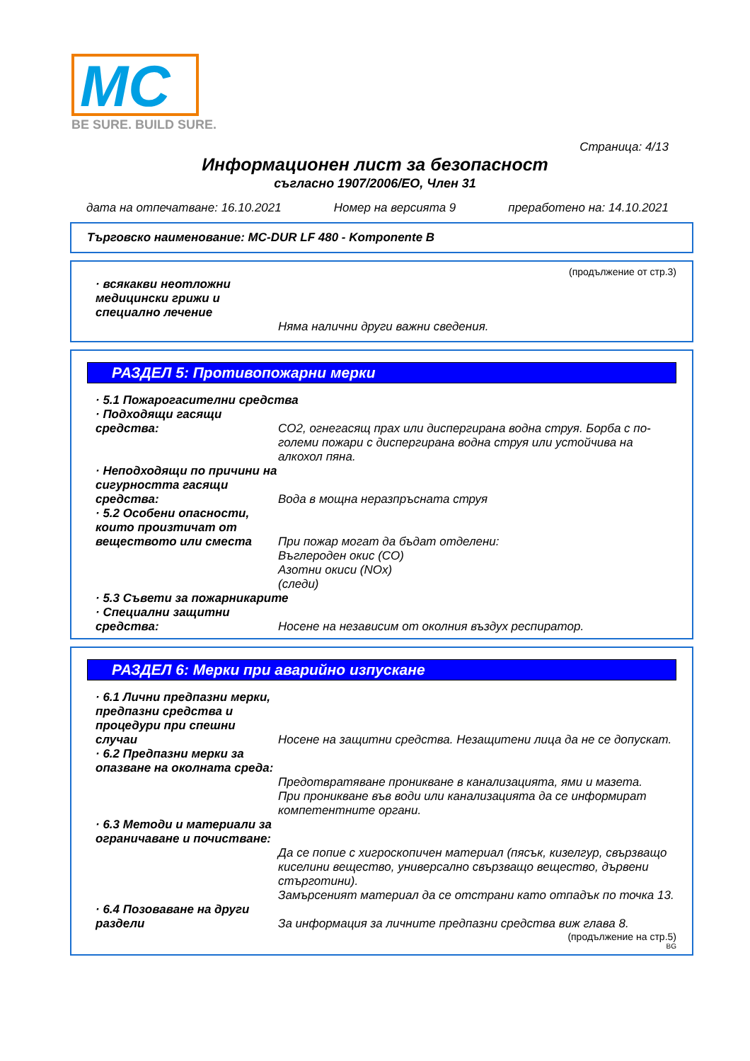MC
BE SURE. BUILD SURE.
Страница: 4/13
Информационен лист за безопасност
съгласно 1907/2006/ЕО, Член 31
дата на отпечатване: 16.10.2021 Номер на версията 9 преработено на: 14.10.2021
Търговско наименование: MC-DUR LF 480 - Komponente B
(продължение от стр.3)
· всякакви неотложни медицински грижи и специално лечение
Няма налични други важни сведения.
РАЗДЕЛ 5: Противопожарни мерки
· 5.1 Пожарогасителни средства
· Подходящи гасящи средства:
CO2, огнегасящ прах или диспергирана водна струя. Борба с по-големи пожари с диспергирана водна струя или устойчива на алкохол пяна.
· Неподходящи по причини на сигурността гасящи средства:
Вода в мощна неразпръсната струя
· 5.2 Особени опасности, които произтичат от веществото или сместа
При пожар могат да бъдат отделени:
Въглероден окис (CO)
Азотни окиси (NOx)
(следи)
· 5.3 Съвети за пожарникарите
· Специални защитни средства:
Носене на независим от околния въздух респиратор.
РАЗДЕЛ 6: Мерки при аварийно изпускане
· 6.1 Лични предпазни мерки, предпазни средства и процедури при спешни случаи
Носене на защитни средства. Незащитени лица да не се допускат.
· 6.2 Предпазни мерки за опазване на околната среда:
Предотвратяване проникване в канализацията, ями и мазета.
При проникване във води или канализацията да се информират компетентните органи.
· 6.3 Методи и материали за ограничаване и почистване:
Да се попие с хигроскопичен материал (пясък, кизелгур, свързващо киселини вещество, универсално свързващо вещество, дървени стърготини).
Замърсеният материал да се отстрани като отпадък по точка 13.
· 6.4 Позоваване на други раздели
За информация за личните предпазни средства виж глава 8.
(продължение на стр.5)
BG